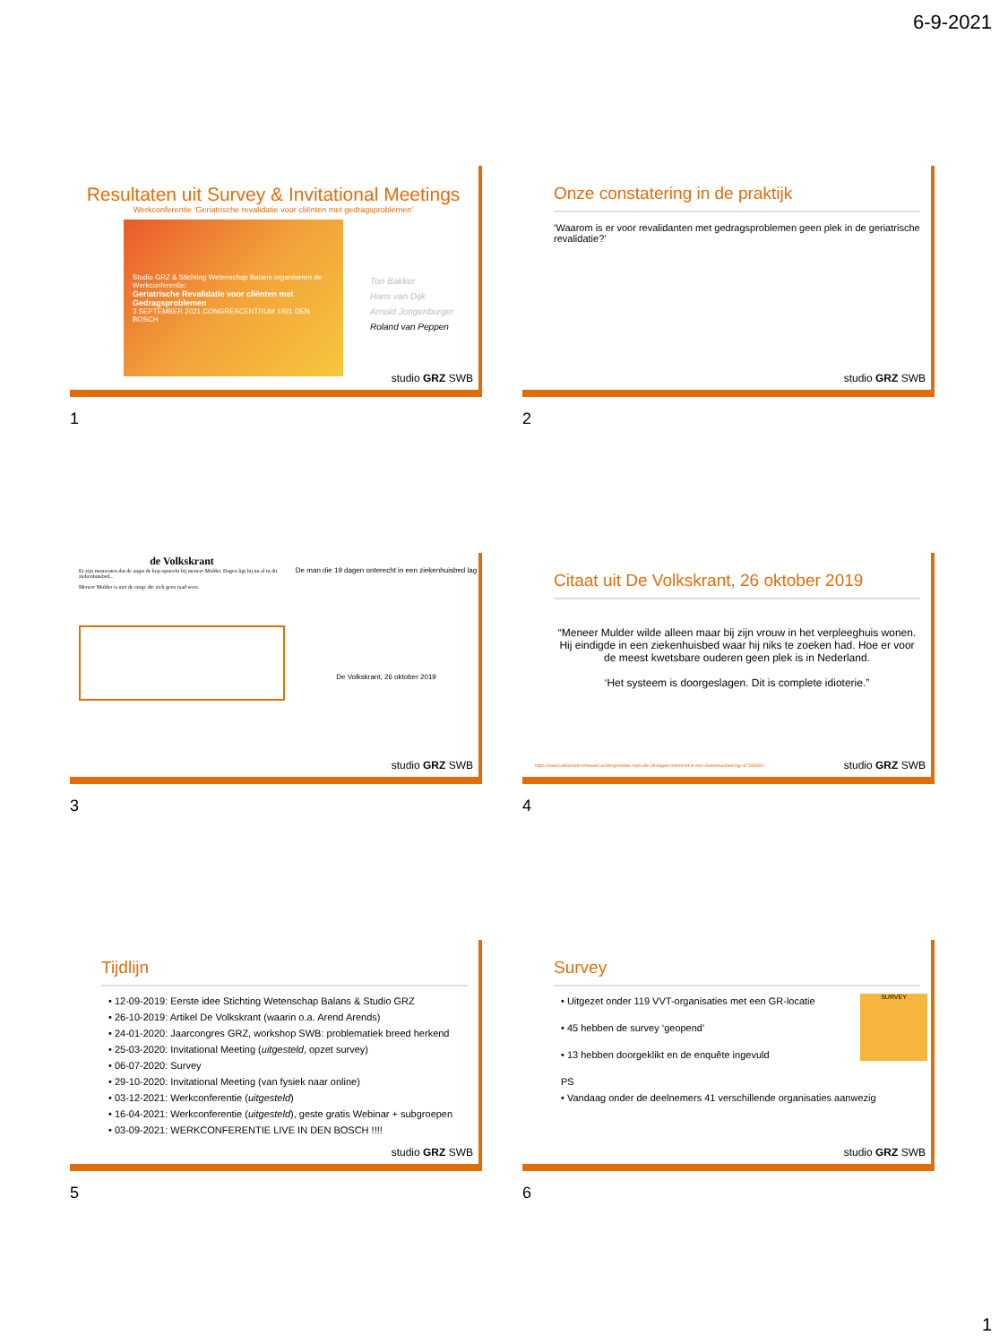6-9-2021
Resultaten uit Survey & Invitational Meetings
Werkconferentie ‘Geriatrische revalidatie voor cliënten met gedragsproblemen’
Studio GRZ & Stichting Wetenschap Balans organiseren de Werkconferentie:
Geriatrische Revalidatie voor cliënten met Gedragsproblemen
3 SEPTEMBER 2021 CONGRESCENTRUM 1931 DEN BOSCH
Ton Bakker
Hans van Dijk
Arnold Jongenburger
Roland van Peppen
studio GRZ SWB
1
Onze constatering in de praktijk
‘Waarom is er voor revalidanten met gedragsproblemen geen plek in de geriatrische revalidatie?’
studio GRZ SWB
2
de Volkskrant
Er zijn momenten dat de angst de kop opsteekt bij meneer Mulder. Dagen ligt hij nu al in dit ziekenhuisbed...
Meneer Mulder is niet de enige die zich geen raad weet.
De man die 19 dagen onterecht in een ziekenhuisbed lag
De Volkskrant, 26 oktober 2019
studio GRZ SWB
3
Citaat uit De Volkskrant, 26 oktober 2019
“Meneer Mulder wilde alleen maar bij zijn vrouw in het verpleeghuis wonen. Hij eindigde in een ziekenhuisbed waar hij niks te zoeken had. Hoe er voor de meest kwetsbare ouderen geen plek is in Nederland.
‘Het systeem is doorgeslagen. Dit is complete idioterie.”
https://www.volkskrant.nl/nieuws-achtergrond/de-man-die-19-dagen-onterecht-in-een-ziekenhuisbed-lag~b7196081/
studio GRZ SWB
4
Tijdlijn
• 12-09-2019: Eerste idee Stichting Wetenschap Balans & Studio GRZ
• 26-10-2019: Artikel De Volkskrant (waarin o.a. Arend Arends)
• 24-01-2020: Jaarcongres GRZ, workshop SWB: problematiek breed herkend
• 25-03-2020: Invitational Meeting (uitgesteld, opzet survey)
• 06-07-2020: Survey
• 29-10-2020: Invitational Meeting (van fysiek naar online)
• 03-12-2021: Werkconferentie (uitgesteld)
• 16-04-2021: Werkconferentie (uitgesteld), geste gratis Webinar + subgroepen
• 03-09-2021: WERKCONFERENTIE LIVE IN DEN BOSCH !!!!
studio GRZ SWB
5
Survey
SURVEY
• Uitgezet onder 119 VVT-organisaties met een GR-locatie
• 45 hebben de survey ‘geopend’
• 13 hebben doorgeklikt en de enquête ingevuld
PS
• Vandaag onder de deelnemers 41 verschillende organisaties aanwezig
studio GRZ SWB
6
1